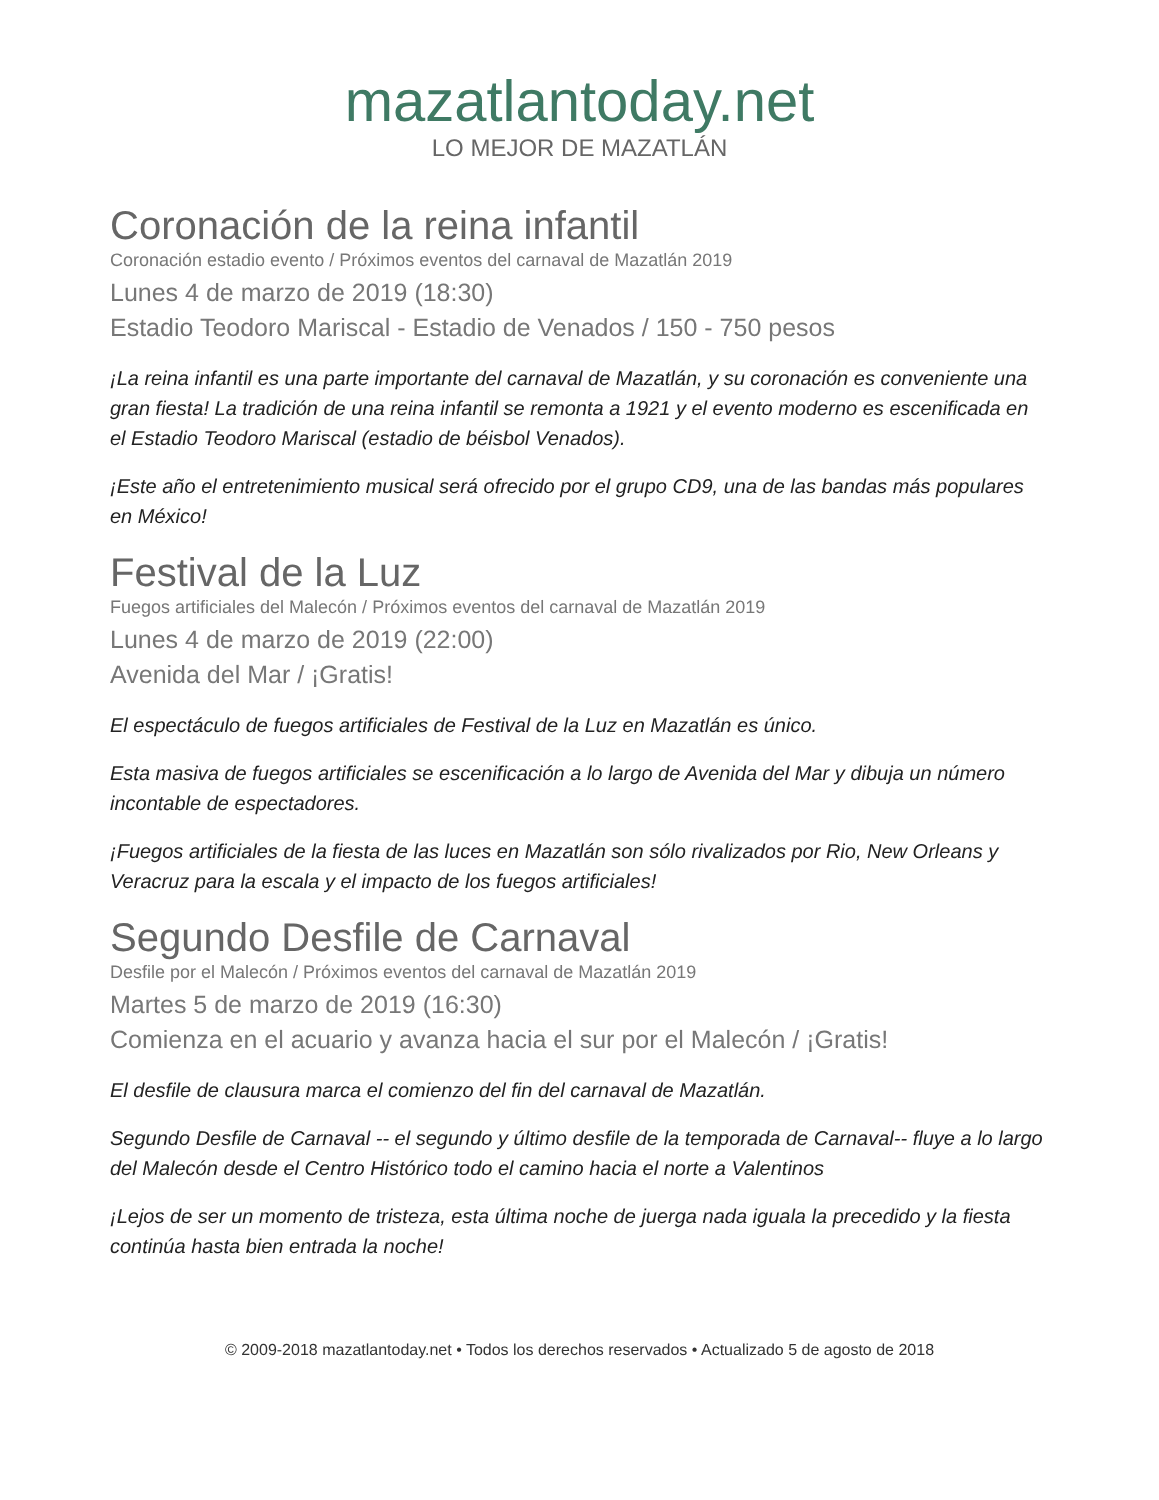mazatlantoday.net
LO MEJOR DE MAZATLÁN
Coronación de la reina infantil
Coronación estadio evento / Próximos eventos del carnaval de Mazatlán 2019
Lunes 4 de marzo de 2019 (18:30)
Estadio Teodoro Mariscal - Estadio de Venados / 150 - 750 pesos
¡La reina infantil es una parte importante del carnaval de Mazatlán, y su coronación es conveniente una gran fiesta! La tradición de una reina infantil se remonta a 1921 y el evento moderno es escenificada en el Estadio Teodoro Mariscal (estadio de béisbol Venados).
¡Este año el entretenimiento musical será ofrecido por el grupo CD9, una de las bandas más populares en México!
Festival de la Luz
Fuegos artificiales del Malecón / Próximos eventos del carnaval de Mazatlán 2019
Lunes 4 de marzo de 2019 (22:00)
Avenida del Mar / ¡Gratis!
El espectáculo de fuegos artificiales de Festival de la Luz en Mazatlán es único.
Esta masiva de fuegos artificiales se escenificación a lo largo de Avenida del Mar y dibuja un número incontable de espectadores.
¡Fuegos artificiales de la fiesta de las luces en Mazatlán son sólo rivalizados por Rio, New Orleans y Veracruz para la escala y el impacto de los fuegos artificiales!
Segundo Desfile de Carnaval
Desfile por el Malecón / Próximos eventos del carnaval de Mazatlán 2019
Martes 5 de marzo de 2019 (16:30)
Comienza en el acuario y avanza hacia el sur por el Malecón / ¡Gratis!
El desfile de clausura marca el comienzo del fin del carnaval de Mazatlán.
Segundo Desfile de Carnaval -- el segundo y último desfile de la temporada de Carnaval-- fluye a lo largo del Malecón desde el Centro Histórico todo el camino hacia el norte a Valentinos
¡Lejos de ser un momento de tristeza, esta última noche de juerga nada iguala la precedido y la fiesta continúa hasta bien entrada la noche!
© 2009-2018 mazatlantoday.net • Todos los derechos reservados • Actualizado 5 de agosto de 2018